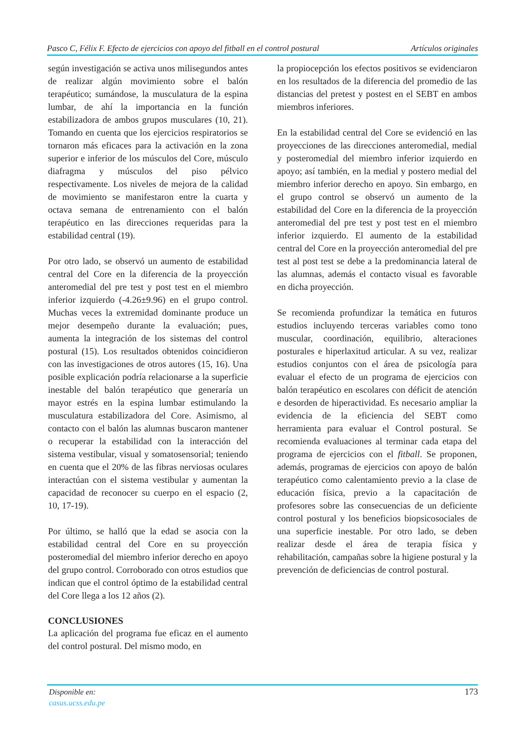Pasco C, Félix F. Efecto de ejercicios con apoyo del fitball en el control postural Artículos originales
según investigación se activa unos milisegundos antes de realizar algún movimiento sobre el balón terapéutico; sumándose, la musculatura de la espina lumbar, de ahí la importancia en la función estabilizadora de ambos grupos musculares (10, 21). Tomando en cuenta que los ejercicios respiratorios se tornaron más eficaces para la activación en la zona superior e inferior de los músculos del Core, músculo diafragma y músculos del piso pélvico respectivamente. Los niveles de mejora de la calidad de movimiento se manifestaron entre la cuarta y octava semana de entrenamiento con el balón terapéutico en las direcciones requeridas para la estabilidad central (19).
Por otro lado, se observó un aumento de estabilidad central del Core en la diferencia de la proyección anteromedial del pre test y post test en el miembro inferior izquierdo (-4.26±9.96) en el grupo control. Muchas veces la extremidad dominante produce un mejor desempeño durante la evaluación; pues, aumenta la integración de los sistemas del control postural (15). Los resultados obtenidos coincidieron con las investigaciones de otros autores (15, 16). Una posible explicación podría relacionarse a la superficie inestable del balón terapéutico que generaría un mayor estrés en la espina lumbar estimulando la musculatura estabilizadora del Core. Asimismo, al contacto con el balón las alumnas buscaron mantener o recuperar la estabilidad con la interacción del sistema vestibular, visual y somatosensorial; teniendo en cuenta que el 20% de las fibras nerviosas oculares interactúan con el sistema vestibular y aumentan la capacidad de reconocer su cuerpo en el espacio (2, 10, 17-19).
Por último, se halló que la edad se asocia con la estabilidad central del Core en su proyección posteromedial del miembro inferior derecho en apoyo del grupo control. Corroborado con otros estudios que indican que el control óptimo de la estabilidad central del Core llega a los 12 años (2).
CONCLUSIONES
La aplicación del programa fue eficaz en el aumento del control postural. Del mismo modo, en
la propiocepción los efectos positivos se evidenciaron en los resultados de la diferencia del promedio de las distancias del pretest y postest en el SEBT en ambos miembros inferiores.
En la estabilidad central del Core se evidenció en las proyecciones de las direcciones anteromedial, medial y posteromedial del miembro inferior izquierdo en apoyo; así también, en la medial y postero medial del miembro inferior derecho en apoyo. Sin embargo, en el grupo control se observó un aumento de la estabilidad del Core en la diferencia de la proyección anteromedial del pre test y post test en el miembro inferior izquierdo. El aumento de la estabilidad central del Core en la proyección anteromedial del pre test al post test se debe a la predominancia lateral de las alumnas, además el contacto visual es favorable en dicha proyección.
Se recomienda profundizar la temática en futuros estudios incluyendo terceras variables como tono muscular, coordinación, equilibrio, alteraciones posturales e hiperlaxitud articular. A su vez, realizar estudios conjuntos con el área de psicología para evaluar el efecto de un programa de ejercicios con balón terapéutico en escolares con déficit de atención e desorden de hiperactividad. Es necesario ampliar la evidencia de la eficiencia del SEBT como herramienta para evaluar el Control postural. Se recomienda evaluaciones al terminar cada etapa del programa de ejercicios con el fitball. Se proponen, además, programas de ejercicios con apoyo de balón terapéutico como calentamiento previo a la clase de educación física, previo a la capacitación de profesores sobre las consecuencias de un deficiente control postural y los beneficios biopsicosociales de una superficie inestable. Por otro lado, se deben realizar desde el área de terapia física y rehabilitación, campañas sobre la higiene postural y la prevención de deficiencias de control postural.
Disponible en:
casus.ucss.edu.pe
173